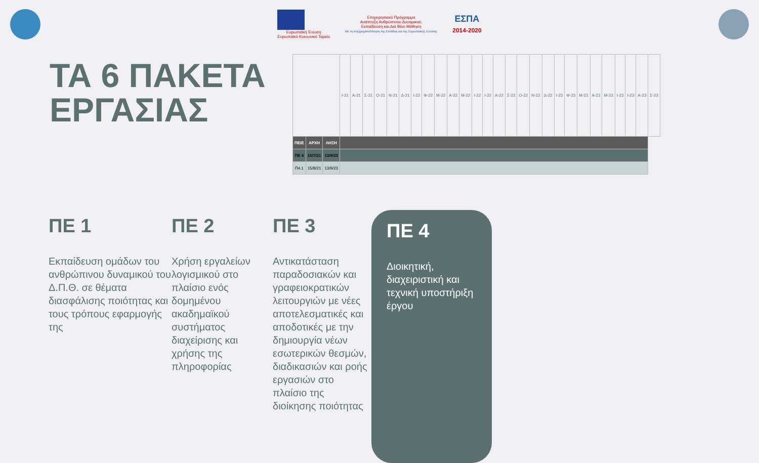Ευρωπαϊκή Ένωση
Ευρωπαϊκό Κοινωνικό Ταμείο
Επιχειρησιακό Πρόγραμμα
Ανάπτυξη Ανθρώπινου Δυναμικού,
Εκπαίδευση και Διά Βίου Μάθηση
Με τη συγχρηματοδότηση της Ελλάδας και της Ευρωπαϊκής Ένωσης
ΕΣΠΑ
2014-2020
ΤΑ 6 ΠΑΚΕΤΑ ΕΡΓΑΣΙΑΣ
| | | | Ι-21 | Α-21 | Σ-21 | Ο-21 | Ν-21 | Δ-21 | Ι-22 | Φ-22 | Μ-22 | Α-22 | Μ-22 | Ι-22 | Ι-22 | Α-22 | Σ-22 | Ο-22 | Ν-22 | Δ-22 | Ι-23 | Φ-23 | Μ-23 | Α-23 | Μ-23 | Ι-23 | Ι-23 | Α-23 | Σ-23 |
| ΠΕ/Ε | ΑΡΧΗ | ΛΗΞΗ | | | | | | | | | | | | | | | | | | | | | | | | | | | |
| ΠΕ 4 | 15/7/21 | 13/9/23 | | | | | | | | | | | | | | | | | | | | | | | | | | | |
| Π4.1 | 15/8/21 | 13/9/23 | | | | | | | | | | | | | | | | | | | | | | | | | | | |
ΠΕ 1
Εκπαίδευση ομάδων του ανθρώπινου δυναμικού του Δ.Π.Θ. σε θέματα διασφάλισης ποιότητας και τους τρόπους εφαρμογής της
ΠΕ 2
Χρήση εργαλείων λογισμικού στο πλαίσιο ενός δομημένου ακαδημαϊκού συστήματος διαχείρισης και χρήσης της πληροφορίας
ΠΕ 3
Αντικατάσταση παραδοσιακών και γραφειοκρατικών λειτουργιών με νέες αποτελεσματικές και αποδοτικές με την δημιουργία νέων εσωτερικών θεσμών, διαδικασιών και ροής εργασιών στο πλαίσιο της διοίκησης ποιότητας
ΠΕ 4
Διοικητική, διαχειριστική και τεχνική υποστήριξη έργου